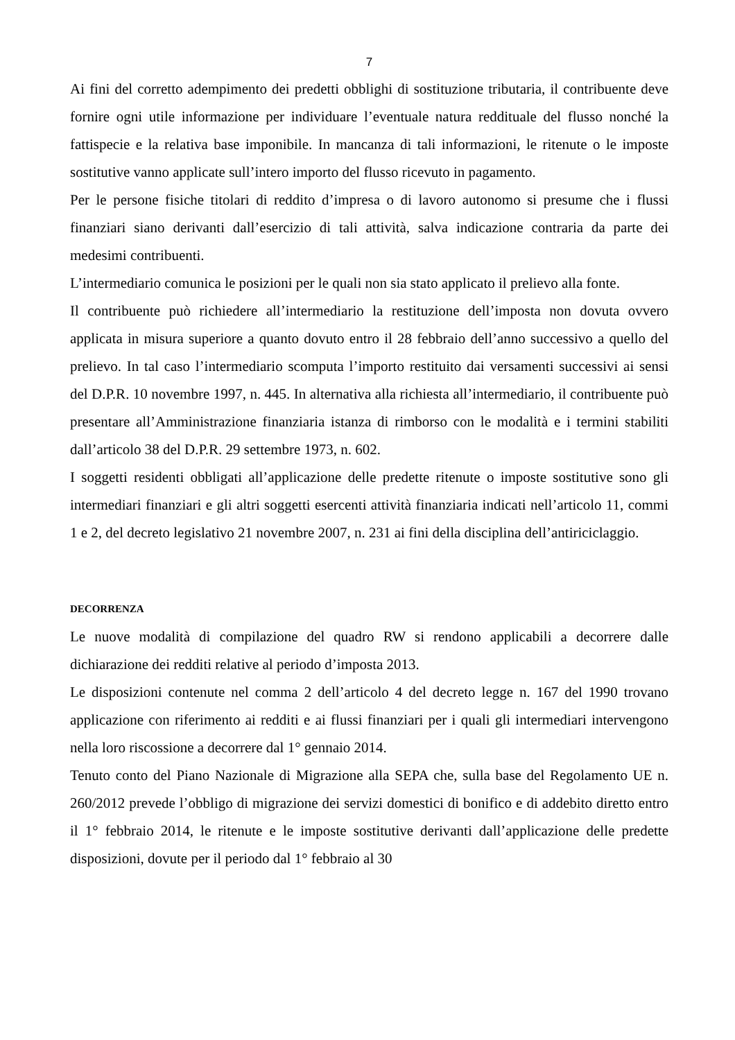7
Ai fini del corretto adempimento dei predetti obblighi di sostituzione tributaria, il contribuente deve fornire ogni utile informazione per individuare l’eventuale natura reddituale del flusso nonché la fattispecie e la relativa base imponibile. In mancanza di tali informazioni, le ritenute o le imposte sostitutive vanno applicate sull’intero importo del flusso ricevuto in pagamento.
Per le persone fisiche titolari di reddito d’impresa o di lavoro autonomo si presume che i flussi finanziari siano derivanti dall’esercizio di tali attività, salva indicazione contraria da parte dei medesimi contribuenti.
L’intermediario comunica le posizioni per le quali non sia stato applicato il prelievo alla fonte.
Il contribuente può richiedere all’intermediario la restituzione dell’imposta non dovuta ovvero applicata in misura superiore a quanto dovuto entro il 28 febbraio dell’anno successivo a quello del prelievo. In tal caso l’intermediario scomputa l’importo restituito dai versamenti successivi ai sensi del D.P.R. 10 novembre 1997, n. 445. In alternativa alla richiesta all’intermediario, il contribuente può presentare all’Amministrazione finanziaria istanza di rimborso con le modalità e i termini stabiliti dall’articolo 38 del D.P.R. 29 settembre 1973, n. 602.
I soggetti residenti obbligati all’applicazione delle predette ritenute o imposte sostitutive sono gli intermediari finanziari e gli altri soggetti esercenti attività finanziaria indicati nell’articolo 11, commi 1 e 2, del decreto legislativo 21 novembre 2007, n. 231 ai fini della disciplina dell’antiriciclaggio.
DECORRENZA
Le nuove modalità di compilazione del quadro RW si rendono applicabili a decorrere dalle dichiarazione dei redditi relative al periodo d’imposta 2013.
Le disposizioni contenute nel comma 2 dell’articolo 4 del decreto legge n. 167 del 1990 trovano applicazione con riferimento ai redditi e ai flussi finanziari per i quali gli intermediari intervengono nella loro riscossione a decorrere dal 1° gennaio 2014.
Tenuto conto del Piano Nazionale di Migrazione alla SEPA che, sulla base del Regolamento UE n. 260/2012 prevede l’obbligo di migrazione dei servizi domestici di bonifico e di addebito diretto entro il 1° febbraio 2014, le ritenute e le imposte sostitutive derivanti dall’applicazione delle predette disposizioni, dovute per il periodo dal 1° febbraio al 30